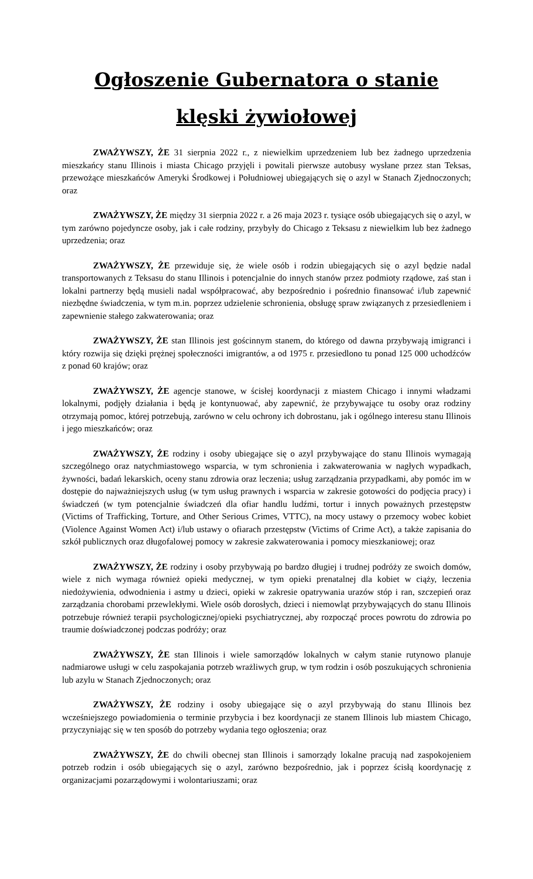Ogłoszenie Gubernatora o stanie klęski żywiołowej
ZWAŻYWSZY, ŻE 31 sierpnia 2022 r., z niewielkim uprzedzeniem lub bez żadnego uprzedzenia mieszkańcy stanu Illinois i miasta Chicago przyjęli i powitali pierwsze autobusy wysłane przez stan Teksas, przewożące mieszkańców Ameryki Środkowej i Południowej ubiegających się o azyl w Stanach Zjednoczonych; oraz
ZWAŻYWSZY, ŻE między 31 sierpnia 2022 r. a 26 maja 2023 r. tysiące osób ubiegających się o azyl, w tym zarówno pojedyncze osoby, jak i całe rodziny, przybyły do Chicago z Teksasu z niewielkim lub bez żadnego uprzedzenia; oraz
ZWAŻYWSZY, ŻE przewiduje się, że wiele osób i rodzin ubiegających się o azyl będzie nadal transportowanych z Teksasu do stanu Illinois i potencjalnie do innych stanów przez podmioty rządowe, zaś stan i lokalni partnerzy będą musieli nadal współpracować, aby bezpośrednio i pośrednio finansować i/lub zapewnić niezbędne świadczenia, w tym m.in. poprzez udzielenie schronienia, obsługę spraw związanych z przesiedleniem i zapewnienie stałego zakwaterowania; oraz
ZWAŻYWSZY, ŻE stan Illinois jest gościnnym stanem, do którego od dawna przybywają imigranci i który rozwija się dzięki prężnej społeczności imigrantów, a od 1975 r. przesiedlono tu ponad 125 000 uchodźców z ponad 60 krajów; oraz
ZWAŻYWSZY, ŻE agencje stanowe, w ścisłej koordynacji z miastem Chicago i innymi władzami lokalnymi, podjęły działania i będą je kontynuować, aby zapewnić, że przybywające tu osoby oraz rodziny otrzymają pomoc, której potrzebują, zarówno w celu ochrony ich dobrostanu, jak i ogólnego interesu stanu Illinois i jego mieszkańców; oraz
ZWAŻYWSZY, ŻE rodziny i osoby ubiegające się o azyl przybywające do stanu Illinois wymagają szczególnego oraz natychmiastowego wsparcia, w tym schronienia i zakwaterowania w nagłych wypadkach, żywności, badań lekarskich, oceny stanu zdrowia oraz leczenia; usług zarządzania przypadkami, aby pomóc im w dostępie do najważniejszych usług (w tym usług prawnych i wsparcia w zakresie gotowości do podjęcia pracy) i świadczeń (w tym potencjalnie świadczeń dla ofiar handlu ludźmi, tortur i innych poważnych przestępstw (Victims of Trafficking, Torture, and Other Serious Crimes, VTTC), na mocy ustawy o przemocy wobec kobiet (Violence Against Women Act) i/lub ustawy o ofiarach przestępstw (Victims of Crime Act), a także zapisania do szkół publicznych oraz długofalowej pomocy w zakresie zakwaterowania i pomocy mieszkaniowej; oraz
ZWAŻYWSZY, ŻE rodziny i osoby przybywają po bardzo długiej i trudnej podróży ze swoich domów, wiele z nich wymaga również opieki medycznej, w tym opieki prenatalnej dla kobiet w ciąży, leczenia niedożywienia, odwodnienia i astmy u dzieci, opieki w zakresie opatrywania urazów stóp i ran, szczepień oraz zarządzania chorobami przewlekłymi. Wiele osób dorosłych, dzieci i niemowląt przybywających do stanu Illinois potrzebuje również terapii psychologicznej/opieki psychiatrycznej, aby rozpocząć proces powrotu do zdrowia po traumie doświadczonej podczas podróży; oraz
ZWAŻYWSZY, ŻE stan Illinois i wiele samorządów lokalnych w całym stanie rutynowo planuje nadmiarowe usługi w celu zaspokajania potrzeb wrażliwych grup, w tym rodzin i osób poszukujących schronienia lub azylu w Stanach Zjednoczonych; oraz
ZWAŻYWSZY, ŻE rodziny i osoby ubiegające się o azyl przybywają do stanu Illinois bez wcześniejszego powiadomienia o terminie przybycia i bez koordynacji ze stanem Illinois lub miastem Chicago, przyczyniając się w ten sposób do potrzeby wydania tego ogłoszenia; oraz
ZWAŻYWSZY, ŻE do chwili obecnej stan Illinois i samorządy lokalne pracują nad zaspokojeniem potrzeb rodzin i osób ubiegających się o azyl, zarówno bezpośrednio, jak i poprzez ścisłą koordynację z organizacjami pozarządowymi i wolontariuszami; oraz